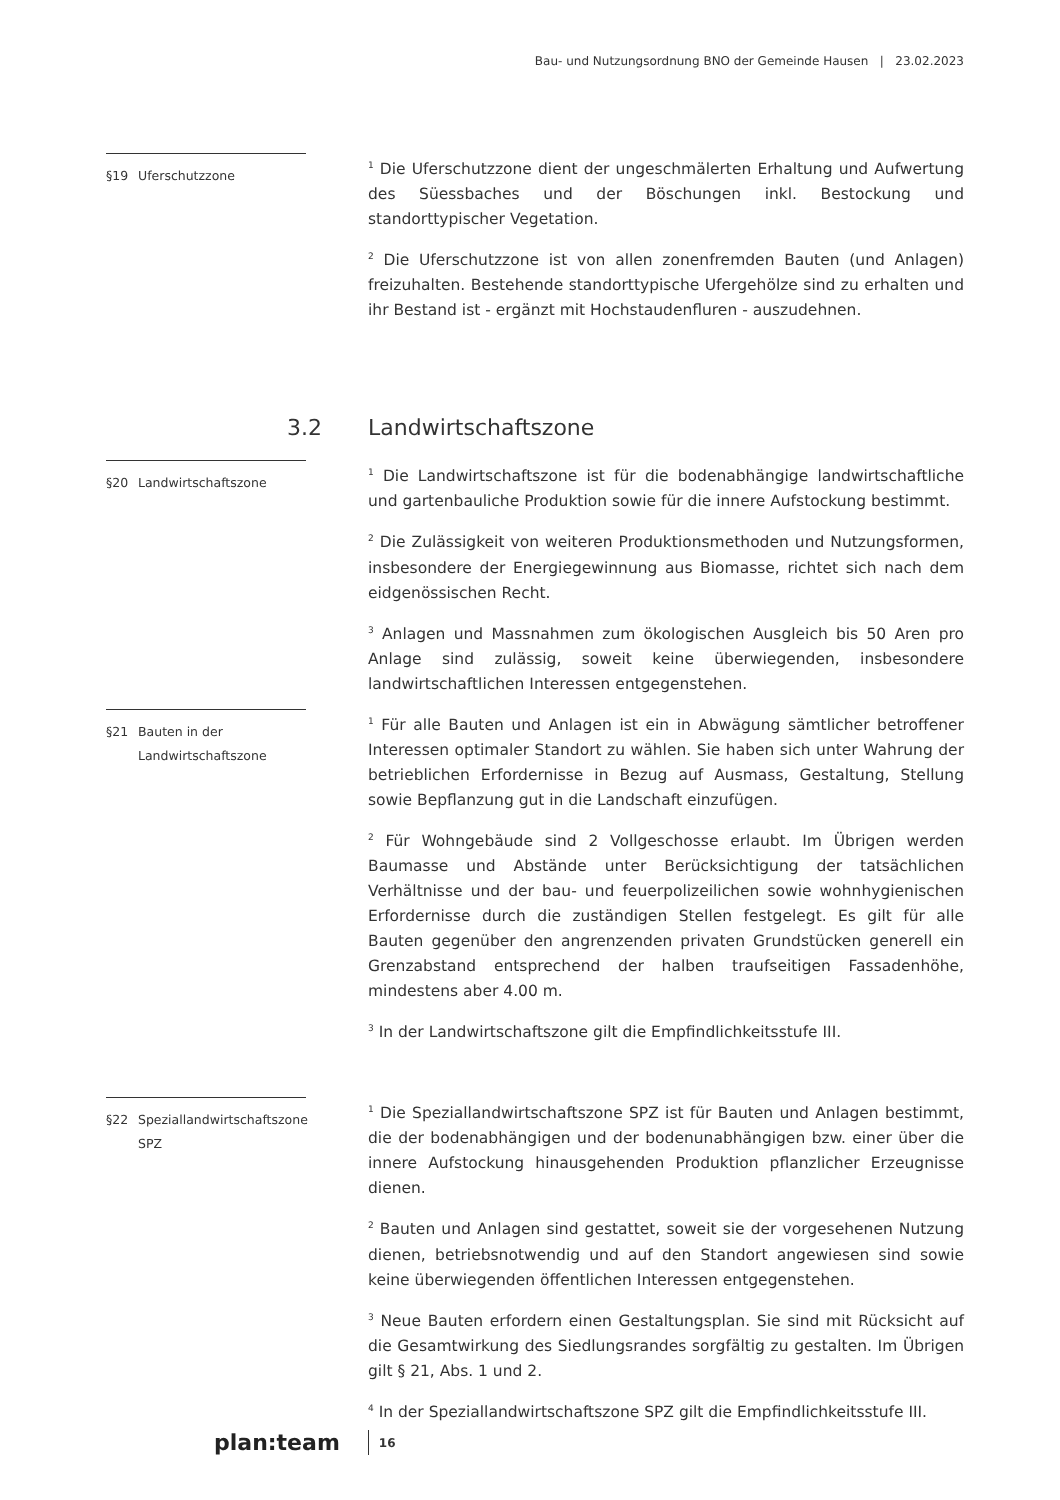Bau- und Nutzungsordnung BNO der Gemeinde Hausen | 23.02.2023
§19 Uferschutzzone
<sup>1</sup> Die Uferschutzzone dient der ungeschmälerten Erhaltung und Aufwertung des Süessbaches und der Böschungen inkl. Bestockung und standorttypischer Vegetation.
<sup>2</sup> Die Uferschutzzone ist von allen zonenfremden Bauten (und Anlagen) freizuhalten. Bestehende standorttypische Ufergehölze sind zu erhalten und ihr Bestand ist - ergänzt mit Hochstaudenfluren - auszudehnen.
3.2 Landwirtschaftszone
§20 Landwirtschaftszone
<sup>1</sup> Die Landwirtschaftszone ist für die bodenabhängige landwirtschaftliche und gartenbauliche Produktion sowie für die innere Aufstockung bestimmt.
<sup>2</sup> Die Zulässigkeit von weiteren Produktionsmethoden und Nutzungsformen, insbesondere der Energiegewinnung aus Biomasse, richtet sich nach dem eidgenössischen Recht.
<sup>3</sup> Anlagen und Massnahmen zum ökologischen Ausgleich bis 50 Aren pro Anlage sind zulässig, soweit keine überwiegenden, insbesondere landwirtschaftlichen Interessen entgegenstehen.
§21 Bauten in der Landwirtschaftszone
<sup>1</sup> Für alle Bauten und Anlagen ist ein in Abwägung sämtlicher betroffener Interessen optimaler Standort zu wählen. Sie haben sich unter Wahrung der betrieblichen Erfordernisse in Bezug auf Ausmass, Gestaltung, Stellung sowie Bepflanzung gut in die Landschaft einzufügen.
<sup>2</sup> Für Wohngebäude sind 2 Vollgeschosse erlaubt. Im Übrigen werden Baumasse und Abstände unter Berücksichtigung der tatsächlichen Verhältnisse und der bau- und feuerpolizeilichen sowie wohnhygienischen Erfordernisse durch die zuständigen Stellen festgelegt. Es gilt für alle Bauten gegenüber den angrenzenden privaten Grundstücken generell ein Grenzabstand entsprechend der halben traufseitigen Fassadenhöhe, mindestens aber 4.00 m.
<sup>3</sup> In der Landwirtschaftszone gilt die Empfindlichkeitsstufe III.
§22 Speziallandwirtschaftszone SPZ
<sup>1</sup> Die Speziallandwirtschaftszone SPZ ist für Bauten und Anlagen bestimmt, die der bodenabhängigen und der bodenunabhängigen bzw. einer über die innere Aufstockung hinausgehenden Produktion pflanzlicher Erzeugnisse dienen.
<sup>2</sup> Bauten und Anlagen sind gestattet, soweit sie der vorgesehenen Nutzung dienen, betriebsnotwendig und auf den Standort angewiesen sind sowie keine überwiegenden öffentlichen Interessen entgegenstehen.
<sup>3</sup> Neue Bauten erfordern einen Gestaltungsplan. Sie sind mit Rücksicht auf die Gesamtwirkung des Siedlungsrandes sorgfältig zu gestalten. Im Übrigen gilt § 21, Abs. 1 und 2.
<sup>4</sup> In der Speziallandwirtschaftszone SPZ gilt die Empfindlichkeitsstufe III.
plan:team 16